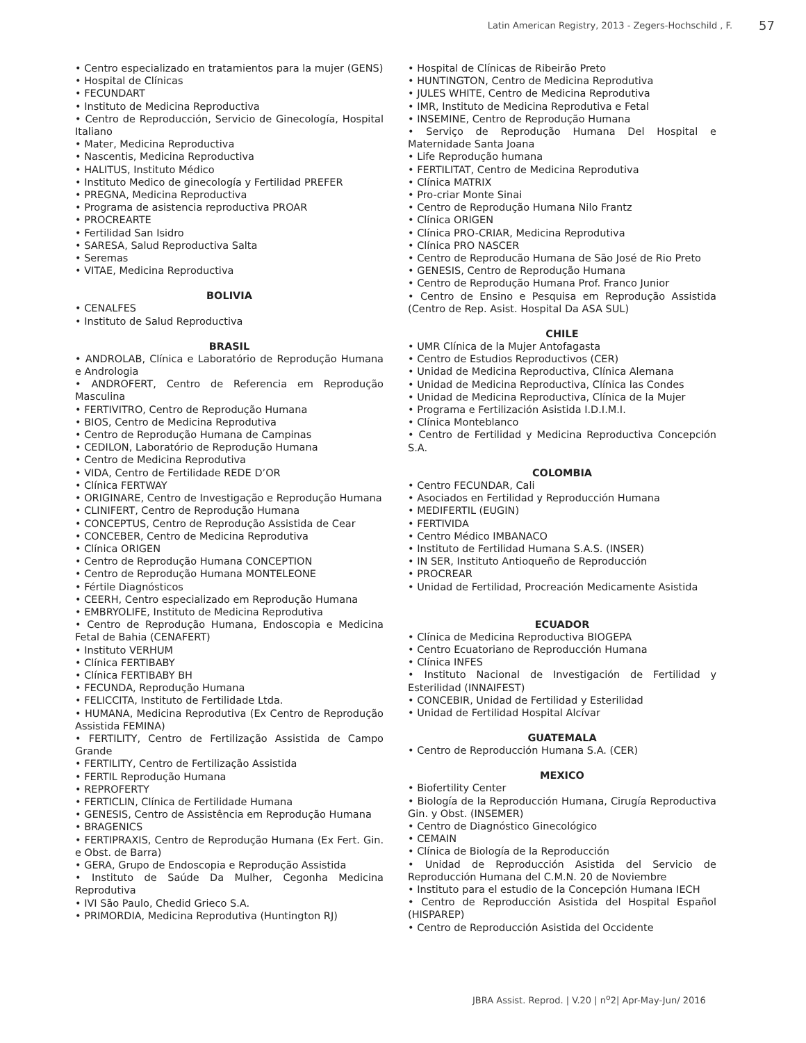Latin American Registry, 2013 - Zegers-Hochschild , F. 57
• Centro especializado en tratamientos para la mujer (GENS)
• Hospital de Clínicas
• FECUNDART
• Instituto de Medicina Reproductiva
• Centro de Reproducción, Servicio de Ginecología, Hospital Italiano
• Mater, Medicina Reproductiva
• Nascentis, Medicina Reproductiva
• HALITUS, Instituto Médico
• Instituto Medico de ginecología y Fertilidad PREFER
• PREGNA, Medicina Reproductiva
• Programa de asistencia reproductiva PROAR
• PROCREARTE
• Fertilidad San Isidro
• SARESA, Salud Reproductiva Salta
• Seremas
• VITAE, Medicina Reproductiva
BOLIVIA
• CENALFES
• Instituto de Salud Reproductiva
BRASIL
• ANDROLAB, Clínica e Laboratório de Reprodução Humana e Andrologia
• ANDROFERT, Centro de Referencia em Reprodução Masculina
• FERTIVITRO, Centro de Reprodução Humana
• BIOS, Centro de Medicina Reprodutiva
• Centro de Reprodução Humana de Campinas
• CEDILON, Laboratório de Reprodução Humana
• Centro de Medicina Reprodutiva
• VIDA, Centro de Fertilidade REDE D’OR
• Clínica FERTWAY
• ORIGINARE, Centro de Investigação e Reprodução Humana
• CLINIFERT, Centro de Reprodução Humana
• CONCEPTUS, Centro de Reprodução Assistida de Cear
• CONCEBER, Centro de Medicina Reprodutiva
• Clínica ORIGEN
• Centro de Reprodução Humana CONCEPTION
• Centro de Reprodução Humana MONTELEONE
• Fértile Diagnósticos
• CEERH, Centro especializado em Reprodução Humana
• EMBRYOLIFE, Instituto de Medicina Reprodutiva
• Centro de Reprodução Humana, Endoscopia e Medicina Fetal de Bahia (CENAFERT)
• Instituto VERHUM
• Clínica FERTIBABY
• Clínica FERTIBABY BH
• FECUNDA, Reprodução Humana
• FELICCITA, Instituto de Fertilidade Ltda.
• HUMANA, Medicina Reprodutiva (Ex Centro de Reprodução Assistida FEMINA)
• FERTILITY, Centro de Fertilização Assistida de Campo Grande
• FERTILITY, Centro de Fertilização Assistida
• FERTIL Reprodução Humana
• REPROFERTY
• FERTICLIN, Clínica de Fertilidade Humana
• GENESIS, Centro de Assistência em Reprodução Humana
• BRAGENICS
• FERTIPRAXIS, Centro de Reprodução Humana (Ex Fert. Gin. e Obst. de Barra)
• GERA, Grupo de Endoscopia e Reprodução Assistida
• Instituto de Saúde Da Mulher, Cegonha Medicina Reprodutiva
• IVI São Paulo, Chedid Grieco S.A.
• PRIMORDIA, Medicina Reprodutiva (Huntington RJ)
• Hospital de Clínicas de Ribeirão Preto
• HUNTINGTON, Centro de Medicina Reprodutiva
• JULES WHITE, Centro de Medicina Reprodutiva
• IMR, Instituto de Medicina Reprodutiva e Fetal
• INSEMINE, Centro de Reprodução Humana
• Serviço de Reprodução Humana Del Hospital e Maternidade Santa Joana
• Life Reprodução humana
• FERTILITAT, Centro de Medicina Reprodutiva
• Clínica MATRIX
• Pro-criar Monte Sinai
• Centro de Reprodução Humana Nilo Frantz
• Clínica ORIGEN
• Clínica PRO-CRIAR, Medicina Reprodutiva
• Clínica PRO NASCER
• Centro de Reproducão Humana de São José de Rio Preto
• GENESIS, Centro de Reprodução Humana
• Centro de Reprodução Humana Prof. Franco Junior
• Centro de Ensino e Pesquisa em Reprodução Assistida (Centro de Rep. Asist. Hospital Da ASA SUL)
CHILE
• UMR Clínica de la Mujer Antofagasta
• Centro de Estudios Reproductivos (CER)
• Unidad de Medicina Reproductiva, Clínica Alemana
• Unidad de Medicina Reproductiva, Clínica las Condes
• Unidad de Medicina Reproductiva, Clínica de la Mujer
• Programa e Fertilización Asistida I.D.I.M.I.
• Clínica Monteblanco
• Centro de Fertilidad y Medicina Reproductiva Concepción S.A.
COLOMBIA
• Centro FECUNDAR, Cali
• Asociados en Fertilidad y Reproducción Humana
• MEDIFERTIL (EUGIN)
• FERTIVIDA
• Centro Médico IMBANACO
• Instituto de Fertilidad Humana S.A.S. (INSER)
• IN SER, Instituto Antioqueño de Reproducción
• PROCREAR
• Unidad de Fertilidad, Procreación Medicamente Asistida
ECUADOR
• Clínica de Medicina Reproductiva BIOGEPA
• Centro Ecuatoriano de Reproducción Humana
• Clínica INFES
• Instituto Nacional de Investigación de Fertilidad y Esterilidad (INNAIFEST)
• CONCEBIR, Unidad de Fertilidad y Esterilidad
• Unidad de Fertilidad Hospital Alcívar
GUATEMALA
• Centro de Reproducción Humana S.A. (CER)
MEXICO
• Biofertility Center
• Biología de la Reproducción Humana, Cirugía Reproductiva Gin. y Obst. (INSEMER)
• Centro de Diagnóstico Ginecológico
• CEMAIN
• Clínica de Biología de la Reproducción
• Unidad de Reproducción Asistida del Servicio de Reproducción Humana del C.M.N. 20 de Noviembre
• Instituto para el estudio de la Concepción Humana IECH
• Centro de Reproducción Asistida del Hospital Español (HISPAREP)
• Centro de Reproducción Asistida del Occidente
JBRA Assist. Reprod. | V.20 | n<sup>o</sup>2| Apr-May-Jun/ 2016